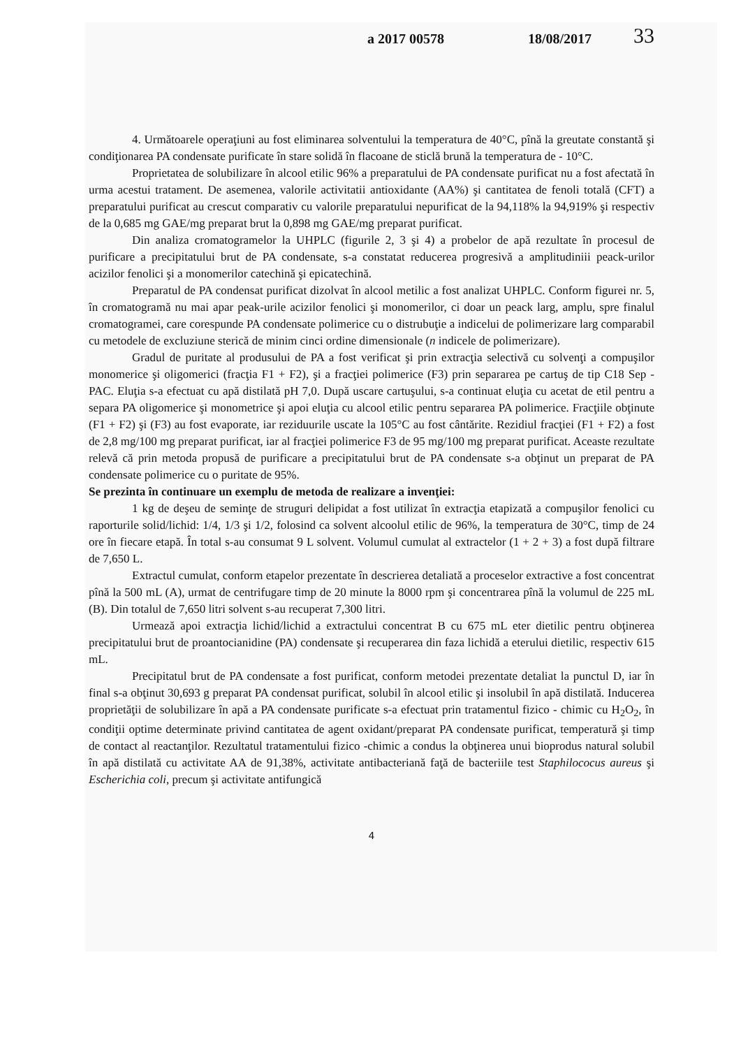a 2017 00578 18/08/2017 33
4. Următoarele operaţiuni au fost eliminarea solventului la temperatura de 40°C, pînă la greutate constantă şi condiţionarea PA condensate purificate în stare solidă în flacoane de sticlă brună la temperatura de - 10°C.
Proprietatea de solubilizare în alcool etilic 96% a preparatului de PA condensate purificat nu a fost afectată în urma acestui tratament. De asemenea, valorile activitatii antioxidante (AA%) şi cantitatea de fenoli totală (CFT) a preparatului purificat au crescut comparativ cu valorile preparatului nepurificat de la 94,118% la 94,919% şi respectiv de la 0,685 mg GAE/mg preparat brut la 0,898 mg GAE/mg preparat purificat.
Din analiza cromatogramelor la UHPLC (figurile 2, 3 şi 4) a probelor de apă rezultate în procesul de purificare a precipitatului brut de PA condensate, s-a constatat reducerea progresivă a amplitudiniii peack-urilor acizilor fenolici şi a monomerilor catechină şi epicatechină.
Preparatul de PA condensat purificat dizolvat în alcool metilic a fost analizat UHPLC. Conform figurei nr. 5, în cromatogramă nu mai apar peak-urile acizilor fenolici şi monomerilor, ci doar un peack larg, amplu, spre finalul cromatogramei, care corespunde PA condensate polimerice cu o distrubuţie a indicelui de polimerizare larg comparabil cu metodele de excluziune sterică de minim cinci ordine dimensionale (n indicele de polimerizare).
Gradul de puritate al produsului de PA a fost verificat şi prin extracţia selectivă cu solvenţi a compuşilor monomerice şi oligomerici (fracţia F1 + F2), şi a fracţiei polimerice (F3) prin separarea pe cartuş de tip C18 Sep - PAC. Eluţia s-a efectuat cu apă distilată pH 7,0. După uscare cartuşului, s-a continuat eluţia cu acetat de etil pentru a separa PA oligomerice şi monometrice şi apoi eluţia cu alcool etilic pentru separarea PA polimerice. Fracţiile obţinute (F1 + F2) şi (F3) au fost evaporate, iar reziduurile uscate la 105°C au fost cântărite. Rezidiul fracţiei (F1 + F2) a fost de 2,8 mg/100 mg preparat purificat, iar al fracţiei polimerice F3 de 95 mg/100 mg preparat purificat. Aceaste rezultate relevă că prin metoda propusă de purificare a precipitatului brut de PA condensate s-a obţinut un preparat de PA condensate polimerice cu o puritate de 95%.
Se prezinta în continuare un exemplu de metoda de realizare a invenţiei:
1 kg de deşeu de seminţe de struguri delipidat a fost utilizat în extracţia etapizată a compuşilor fenolici cu raporturile solid/lichid: 1/4, 1/3 şi 1/2, folosind ca solvent alcoolul etilic de 96%, la temperatura de 30°C, timp de 24 ore în fiecare etapă. În total s-au consumat 9 L solvent. Volumul cumulat al extractelor (1 + 2 + 3) a fost după filtrare de 7,650 L.
Extractul cumulat, conform etapelor prezentate în descrierea detaliată a proceselor extractive a fost concentrat pînă la 500 mL (A), urmat de centrifugare timp de 20 minute la 8000 rpm şi concentrarea pînă la volumul de 225 mL (B). Din totalul de 7,650 litri solvent s-au recuperat 7,300 litri.
Urmează apoi extracţia lichid/lichid a extractului concentrat B cu 675 mL eter dietilic pentru obţinerea precipitatului brut de proantocianidine (PA) condensate şi recuperarea din faza lichidă a eterului dietilic, respectiv 615 mL.
Precipitatul brut de PA condensate a fost purificat, conform metodei prezentate detaliat la punctul D, iar în final s-a obţinut 30,693 g preparat PA condensat purificat, solubil în alcool etilic şi insolubil în apă distilată. Inducerea proprietăţii de solubilizare în apă a PA condensate purificate s-a efectuat prin tratamentul fizico - chimic cu H<sub>2</sub>O<sub>2</sub>, în condiţii optime determinate privind cantitatea de agent oxidant/preparat PA condensate purificat, temperatură şi timp de contact al reactanţilor. Rezultatul tratamentului fizico -chimic a condus la obţinerea unui bioprodus natural solubil în apă distilată cu activitate AA de 91,38%, activitate antibacteriană faţă de bacteriile test Staphilococus aureus şi Escherichia coli, precum şi activitate antifungică
4